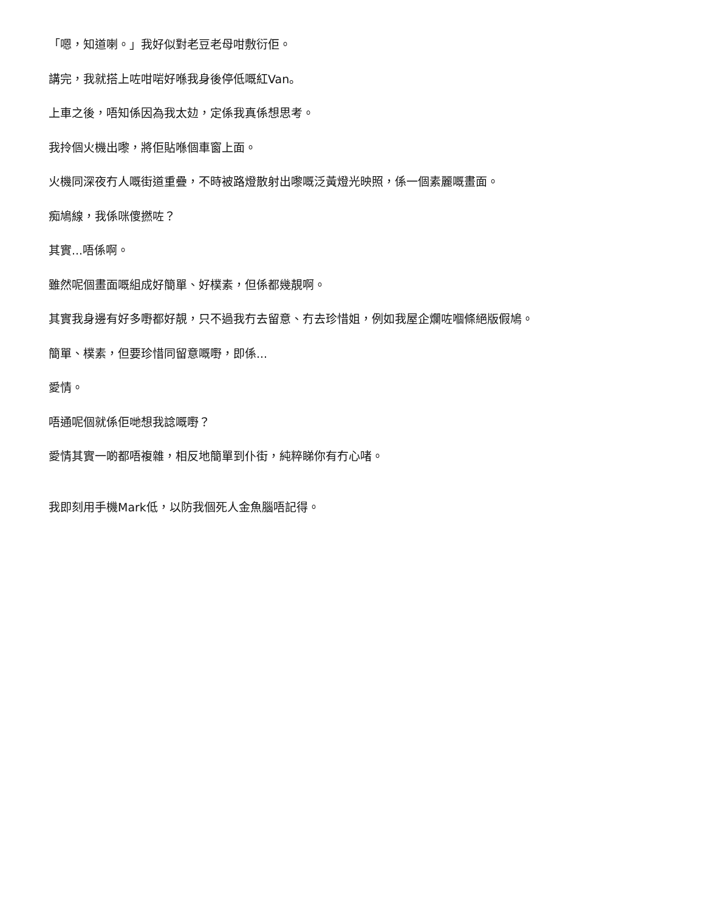「嗯，知道喇。」我好似對老豆老母咁敷衍佢。
講完，我就搭上咗咁啱好喺我身後停低嘅紅Van。
上車之後，唔知係因為我太攰，定係我真係想思考。
我拎個火機出嚟，將佢貼喺個車窗上面。
火機同深夜冇人嘅街道重疊，不時被路燈散射出嚟嘅泛黃燈光映照，係一個素麗嘅畫面。
痴鳩線，我係咪傻撚咗？
其實...唔係啊。
雖然呢個畫面嘅組成好簡單、好樸素，但係都幾靚啊。
其實我身邊有好多嘢都好靚，只不過我冇去留意、冇去珍惜姐，例如我屋企爛咗嗰條絕版假鳩。
簡單、樸素，但要珍惜同留意嘅嘢，即係...
愛情。
唔通呢個就係佢哋想我諗嘅嘢？
愛情其實一啲都唔複雜，相反地簡單到仆街，純粹睇你有冇心啫。
我即刻用手機Mark低，以防我個死人金魚腦唔記得。